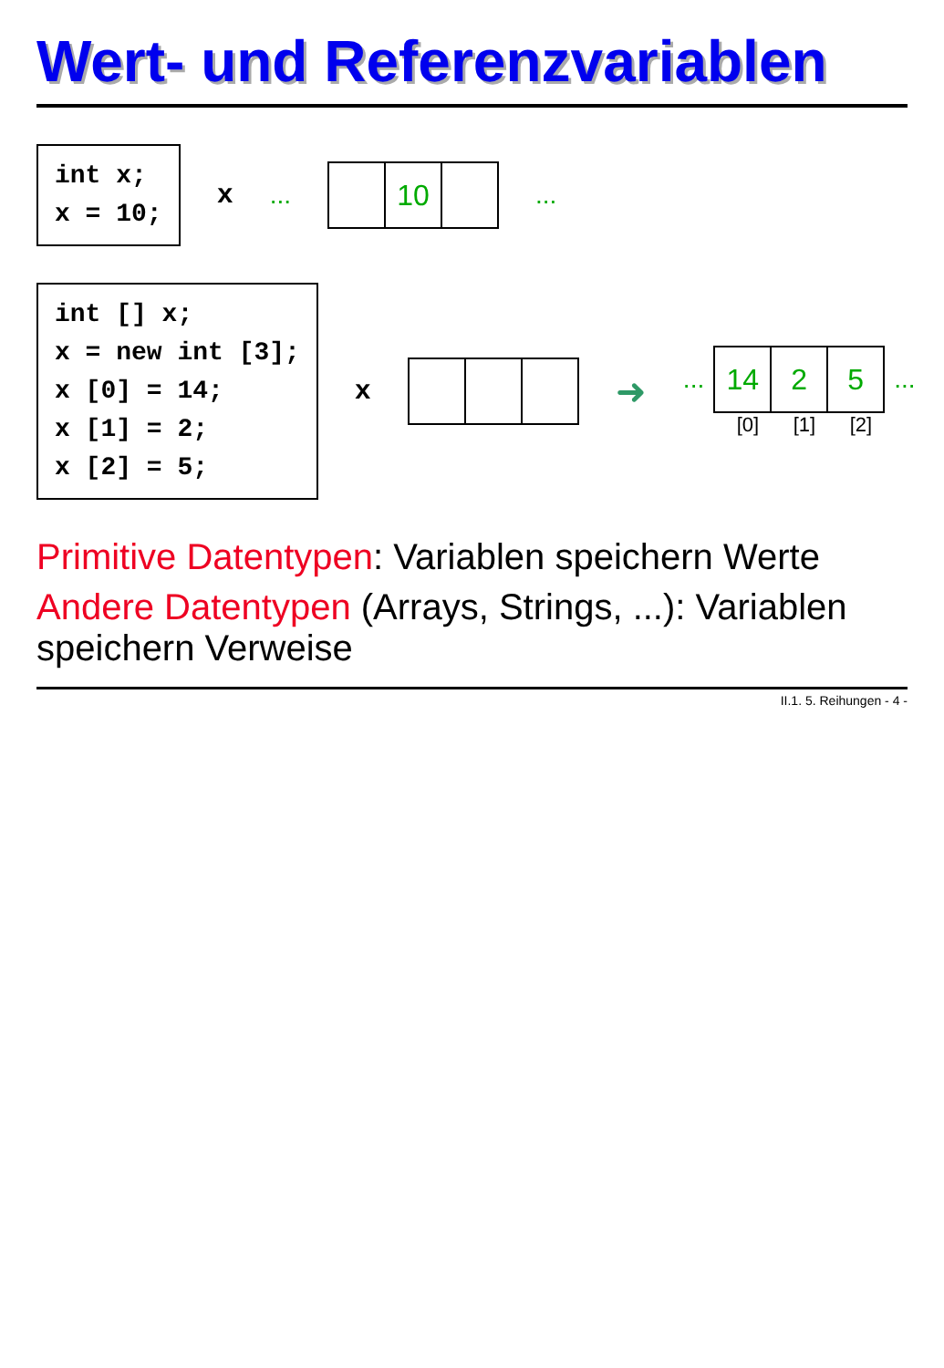Wert- und Referenzvariablen
int x; x = 10;
x ...
10
...
int [] x; x = new int [3]; x [0] = 14; x [1] = 2; x [2] = 5;
x
➜
...
14 2 5
...
[0] [1] [2]
Primitive Datentypen: Variablen speichern Werte
Andere Datentypen (Arrays, Strings, ...): Variablen speichern Verweise
II.1. 5. Reihungen - 4 -